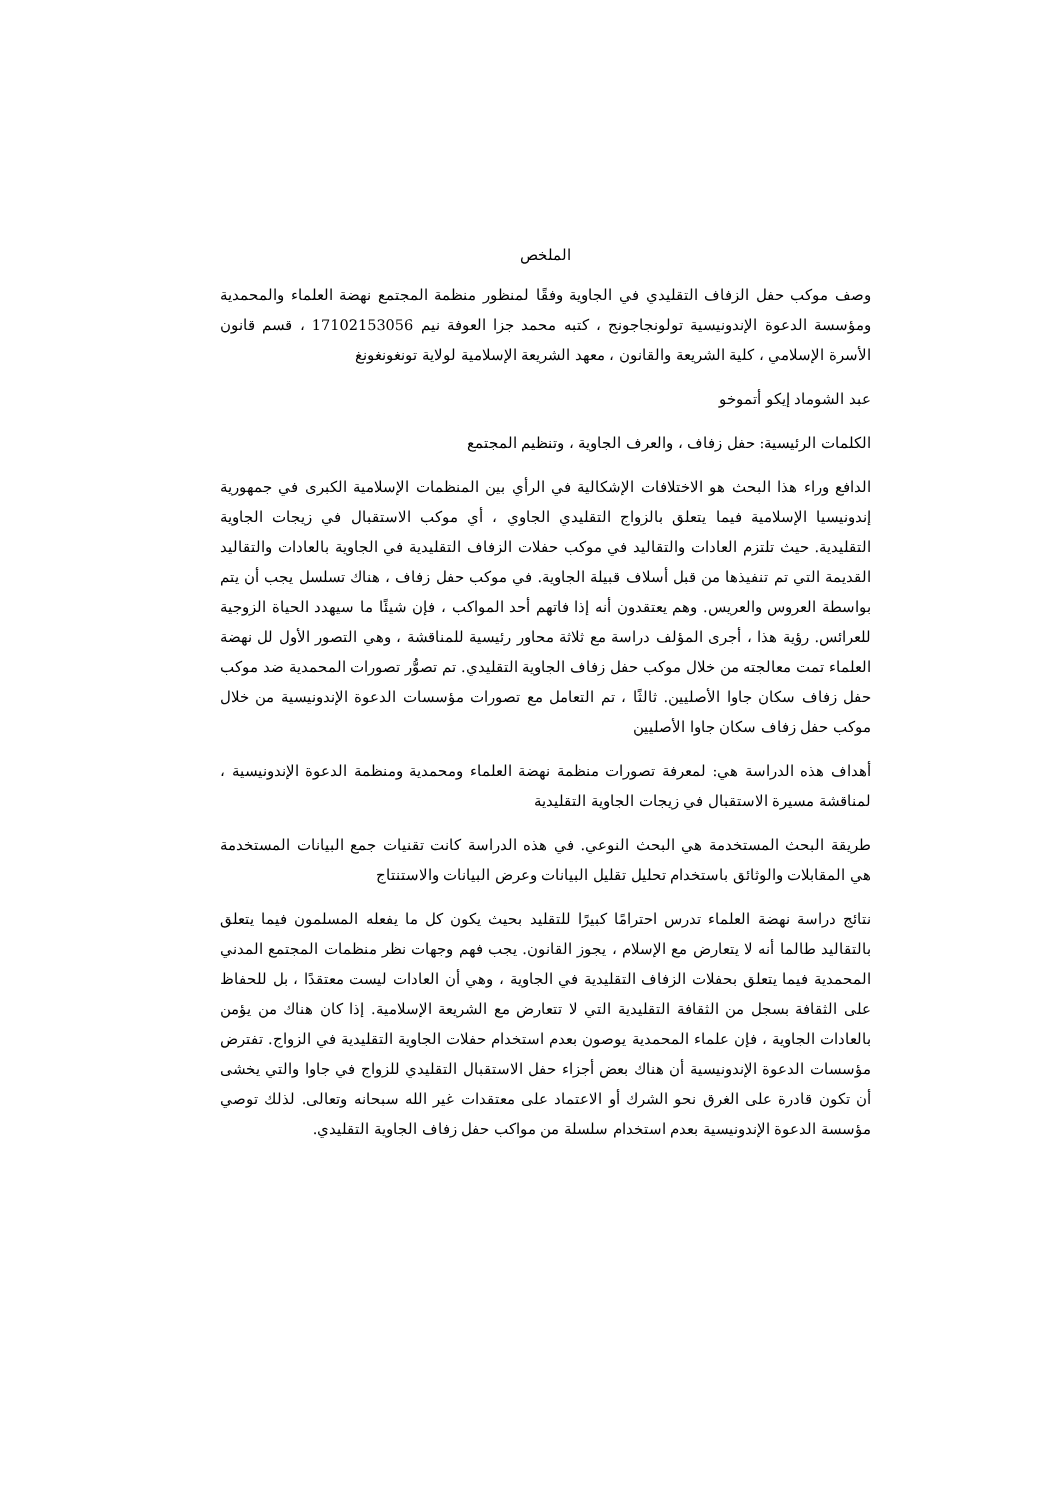الملخص
وصف موكب حفل الزفاف التقليدي في الجاوية وفقًا لمنظور منظمة المجتمع نهضة العلماء والمحمدية ومؤسسة الدعوة الإندونيسية تولونجاجونج ، كتبه محمد جزا العوفة نيم 17102153056 ، قسم قانون الأسرة الإسلامي ، كلية الشريعة والقانون ، معهد الشريعة الإسلامية لولاية تونغونغونغ
عبد الشوماد إيكو أتموخو
الكلمات الرئيسية: حفل زفاف ، والعرف الجاوية ، وتنظيم المجتمع
الدافع وراء هذا البحث هو الاختلافات الإشكالية في الرأي بين المنظمات الإسلامية الكبرى في جمهورية إندونيسيا الإسلامية فيما يتعلق بالزواج التقليدي الجاوي ، أي موكب الاستقبال في زيجات الجاوية التقليدية. حيث تلتزم العادات والتقاليد في موكب حفلات الزفاف التقليدية في الجاوية بالعادات والتقاليد القديمة التي تم تنفيذها من قبل أسلاف قبيلة الجاوية. في موكب حفل زفاف ، هناك تسلسل يجب أن يتم بواسطة العروس والعريس. وهم يعتقدون أنه إذا فاتهم أحد المواكب ، فإن شيئًا ما سيهدد الحياة الزوجية للعرائس. رؤية هذا ، أجرى المؤلف دراسة مع ثلاثة محاور رئيسية للمناقشة ، وهي التصور الأول لل نهضة العلماء تمت معالجته من خلال موكب حفل زفاف الجاوية التقليدي. تم تصوُّر تصورات المحمدية ضد موكب حفل زفاف سكان جاوا الأصليين. ثالثًا ، تم التعامل مع تصورات مؤسسات الدعوة الإندونيسية من خلال موكب حفل زفاف سكان جاوا الأصليين
أهداف هذه الدراسة هي: لمعرفة تصورات منظمة نهضة العلماء ومحمدية ومنظمة الدعوة الإندونيسية ، لمناقشة مسيرة الاستقبال في زيجات الجاوية التقليدية
طريقة البحث المستخدمة هي البحث النوعي. في هذه الدراسة كانت تقنيات جمع البيانات المستخدمة هي المقابلات والوثائق باستخدام تحليل تقليل البيانات وعرض البيانات والاستنتاج
نتائج دراسة نهضة العلماء تدرس احترامًا كبيرًا للتقليد بحيث يكون كل ما يفعله المسلمون فيما يتعلق بالتقاليد طالما أنه لا يتعارض مع الإسلام ، يجوز القانون. يجب فهم وجهات نظر منظمات المجتمع المدني المحمدية فيما يتعلق بحفلات الزفاف التقليدية في الجاوية ، وهي أن العادات ليست معتقدًا ، بل للحفاظ على الثقافة بسجل من الثقافة التقليدية التي لا تتعارض مع الشريعة الإسلامية. إذا كان هناك من يؤمن بالعادات الجاوية ، فإن علماء المحمدية يوصون بعدم استخدام حفلات الجاوية التقليدية في الزواج. تفترض مؤسسات الدعوة الإندونيسية أن هناك بعض أجزاء حفل الاستقبال التقليدي للزواج في جاوا والتي يخشى أن تكون قادرة على الغرق نحو الشرك أو الاعتماد على معتقدات غير الله سبحانه وتعالى. لذلك توصي مؤسسة الدعوة الإندونيسية بعدم استخدام سلسلة من مواكب حفل زفاف الجاوية التقليدي.